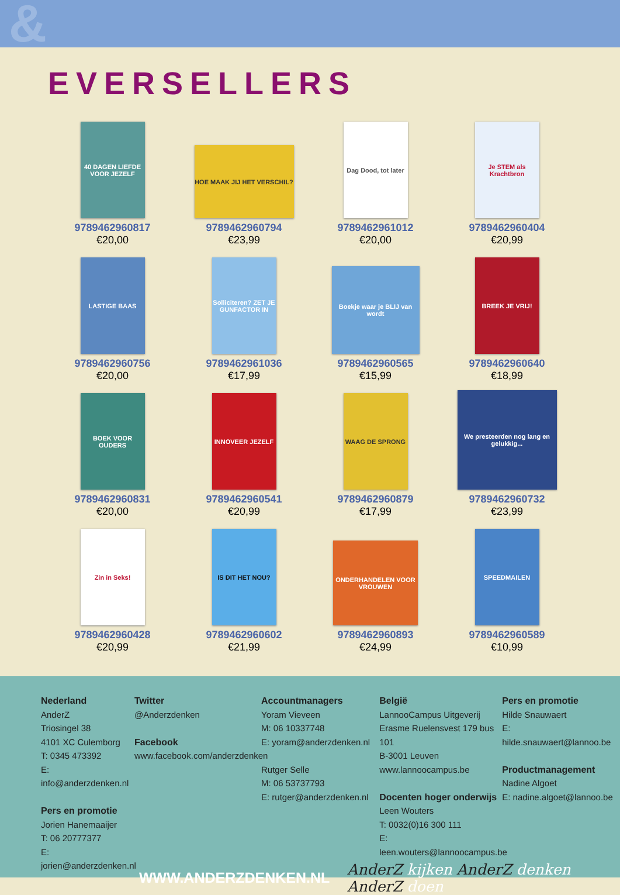&
EVERSELLERS
40 DAGEN LIEFDE VOOR JEZELF
9789462960817
€20,00
HOE MAAK JIJ HET VERSCHIL?
9789462960794
€23,99
Dag Dood, tot later
9789462961012
€20,00
Je STEM als Krachtbron
9789462960404
€20,99
LASTIGE BAAS
9789462960756
€20,00
Solliciteren? ZET JE GUNFACTOR IN
9789462961036
€17,99
Boekje waar je BLIJ van wordt
9789462960565
€15,99
BREEK JE VRIJ!
9789462960640
€18,99
BOEK VOOR OUDERS
9789462960831
€20,00
INNOVEER JEZELF
9789462960541
€20,99
WAAG DE SPRONG
9789462960879
€17,99
We presteerden nog lang en gelukkig...
9789462960732
€23,99
Zin in Seks!
9789462960428
€20,99
IS DIT HET NOU?
9789462960602
€21,99
ONDERHANDELEN VOOR VROUWEN
9789462960893
€24,99
SPEEDMAILEN
9789462960589
€10,99
Nederland
AnderZ
Triosingel 38
4101 XC Culemborg
T: 0345 473392
E: info@anderzdenken.nl
Pers en promotie
Jorien Hanemaaijer
T: 06 20777377
E: jorien@anderzdenken.nl
Twitter
@Anderzdenken
Facebook
www.facebook.com/anderzdenken
Accountmanagers
Yoram Vieveen
M: 06 10337748
E: yoram@anderzdenken.nl
Rutger Selle
M: 06 53737793
E: rutger@anderzdenken.nl
België
LannooCampus Uitgeverij
Erasme Ruelensvest 179 bus 101
B-3001 Leuven
www.lannoocampus.be
Docenten hoger onderwijs
Leen Wouters
T: 0032(0)16 300 111
E: leen.wouters@lannoocampus.be
Pers en promotie
Hilde Snauwaert
E: hilde.snauwaert@lannoo.be
Productmanagement
Nadine Algoet
E: nadine.algoet@lannoo.be
WWW.ANDERZDENKEN.NL AnderZ kijken AnderZ denken AnderZ doen